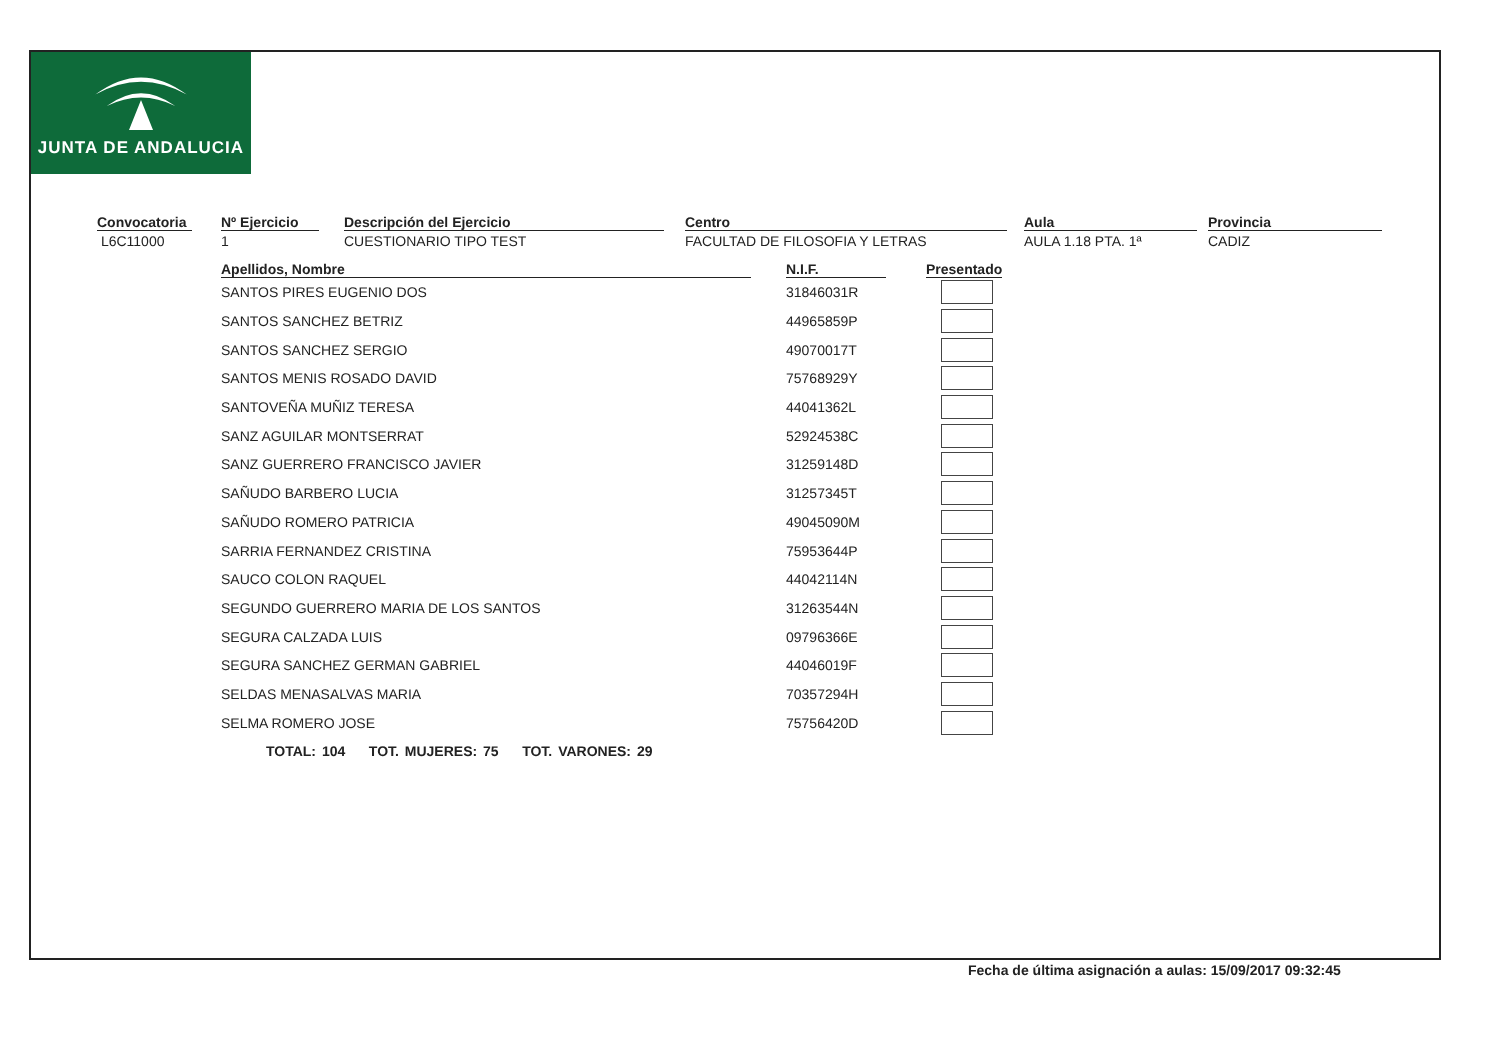JUNTA DE ANDALUCIA
Convocatoria
L6C11000
Nº Ejercicio
1
Descripción del Ejercicio
CUESTIONARIO TIPO TEST
Centro
FACULTAD DE FILOSOFIA Y LETRAS
Aula
AULA 1.18 PTA. 1ª
Provincia
CADIZ
| Apellidos, Nombre | | N.I.F. | | Presentado |
| --- | --- | --- | --- | --- |
| SANTOS PIRES EUGENIO DOS | | 31846031R | | |
| SANTOS SANCHEZ BETRIZ | | 44965859P | | |
| SANTOS SANCHEZ SERGIO | | 49070017T | | |
| SANTOS MENIS ROSADO DAVID | | 75768929Y | | |
| SANTOVEÑA MUÑIZ TERESA | | 44041362L | | |
| SANZ AGUILAR MONTSERRAT | | 52924538C | | |
| SANZ GUERRERO FRANCISCO JAVIER | | 31259148D | | |
| SAÑUDO BARBERO LUCIA | | 31257345T | | |
| SAÑUDO ROMERO PATRICIA | | 49045090M | | |
| SARRIA FERNANDEZ CRISTINA | | 75953644P | | |
| SAUCO COLON RAQUEL | | 44042114N | | |
| SEGUNDO GUERRERO MARIA DE LOS SANTOS | | 31263544N | | |
| SEGURA CALZADA LUIS | | 09796366E | | |
| SEGURA SANCHEZ GERMAN GABRIEL | | 44046019F | | |
| SELDAS MENASALVAS MARIA | | 70357294H | | |
| SELMA ROMERO JOSE | | 75756420D | | |
TOTAL: 104 TOT. MUJERES: 75 TOT. VARONES: 29
Fecha de última asignación a aulas: 15/09/2017 09:32:45